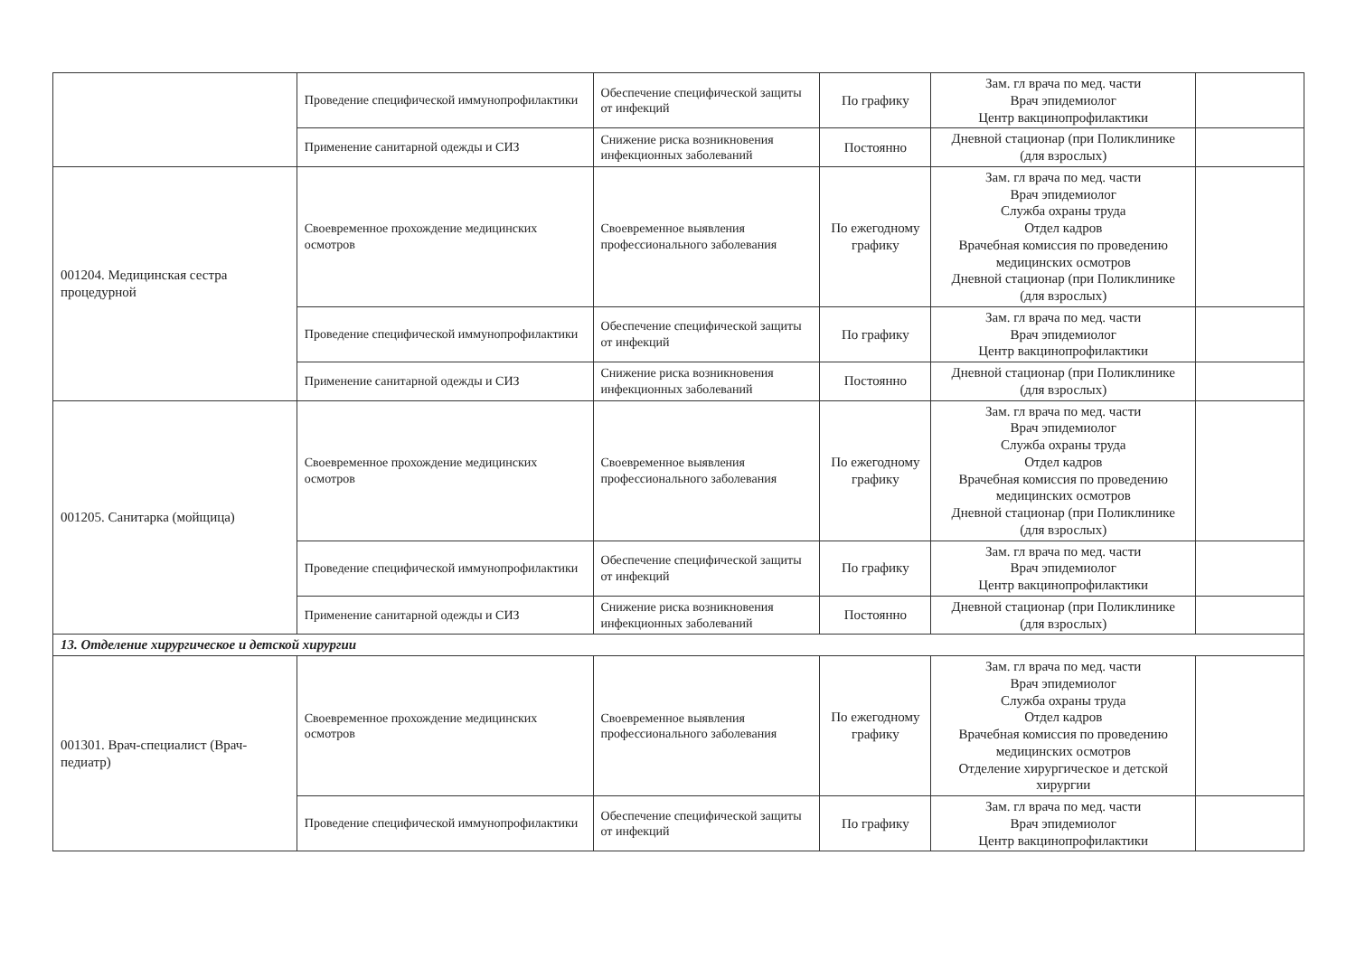| | Проведение специфической иммунопрофилактики | Обеспечение специфической защиты от инфекций | По графику | Зам. гл врача по мед. части Врач эпидемиолог Центр вакцинопрофилактики | |
| | Применение санитарной одежды и СИЗ | Снижение риска возникновения инфекционных заболеваний | Постоянно | Дневной стационар (при Поликлинике (для взрослых) | |
| 001204. Медицинская сестра процедурной | Своевременное прохождение медицинских осмотров | Своевременное выявления профессионального заболевания | По ежегодному графику | Зам. гл врача по мед. части Врач эпидемиолог Служба охраны труда Отдел кадров Врачебная комиссия по проведению медицинских осмотров Дневной стационар (при Поликлинике (для взрослых) | |
| | Проведение специфической иммунопрофилактики | Обеспечение специфической защиты от инфекций | По графику | Зам. гл врача по мед. части Врач эпидемиолог Центр вакцинопрофилактики | |
| | Применение санитарной одежды и СИЗ | Снижение риска возникновения инфекционных заболеваний | Постоянно | Дневной стационар (при Поликлинике (для взрослых) | |
| 001205. Санитарка (мойщица) | Своевременное прохождение медицинских осмотров | Своевременное выявления профессионального заболевания | По ежегодному графику | Зам. гл врача по мед. части Врач эпидемиолог Служба охраны труда Отдел кадров Врачебная комиссия по проведению медицинских осмотров Дневной стационар (при Поликлинике (для взрослых) | |
| | Проведение специфической иммунопрофилактики | Обеспечение специфической защиты от инфекций | По графику | Зам. гл врача по мед. части Врач эпидемиолог Центр вакцинопрофилактики | |
| | Применение санитарной одежды и СИЗ | Снижение риска возникновения инфекционных заболеваний | Постоянно | Дневной стационар (при Поликлинике (для взрослых) | |
| 13. Отделение хирургическое и детской хирургии | | | | | |
| 001301. Врач-специалист (Врач-педиатр) | Своевременное прохождение медицинских осмотров | Своевременное выявления профессионального заболевания | По ежегодному графику | Зам. гл врача по мед. части Врач эпидемиолог Служба охраны труда Отдел кадров Врачебная комиссия по проведению медицинских осмотров Отделение хирургическое и детской хирургии | |
| | Проведение специфической иммунопрофилактики | Обеспечение специфической защиты от инфекций | По графику | Зам. гл врача по мед. части Врач эпидемиолог Центр вакцинопрофилактики | |